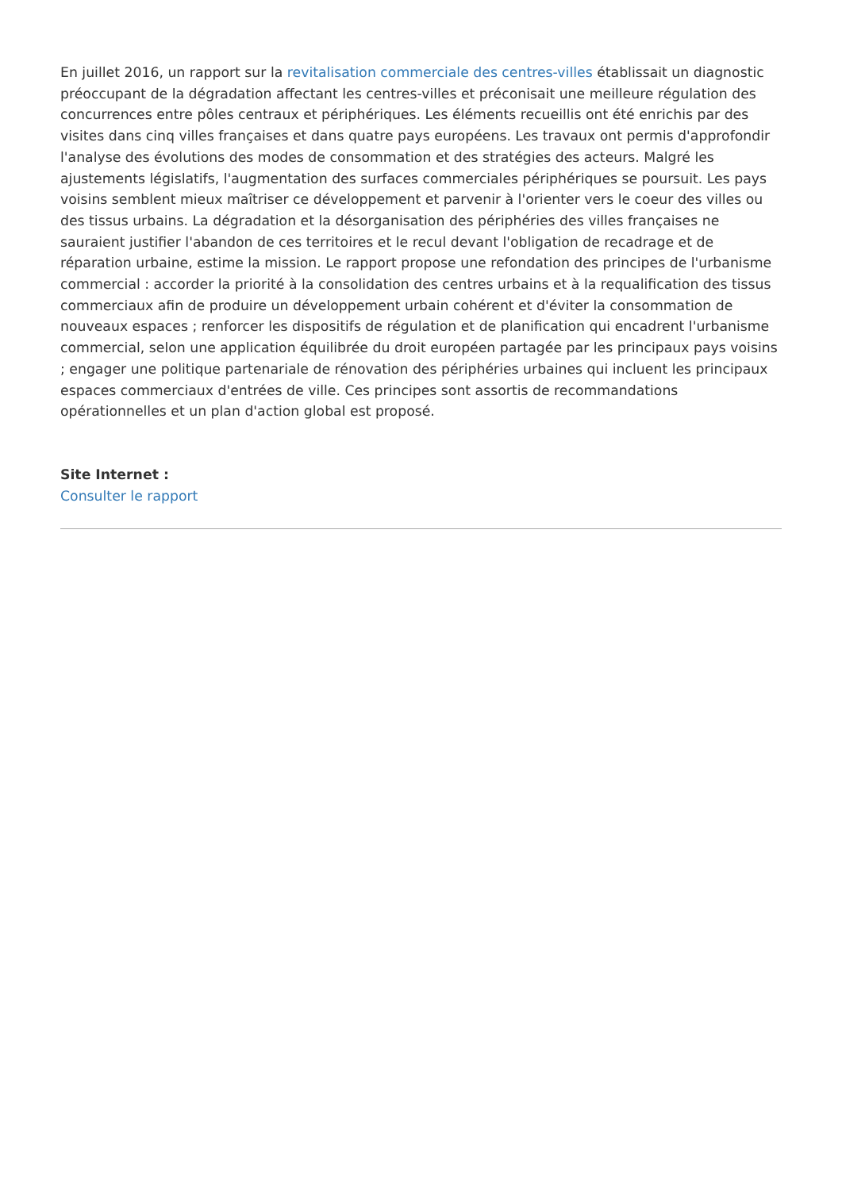En juillet 2016, un rapport sur la revitalisation commerciale des centres-villes établissait un diagnostic préoccupant de la dégradation affectant les centres-villes et préconisait une meilleure régulation des concurrences entre pôles centraux et périphériques. Les éléments recueillis ont été enrichis par des visites dans cinq villes françaises et dans quatre pays européens. Les travaux ont permis d'approfondir l'analyse des évolutions des modes de consommation et des stratégies des acteurs. Malgré les ajustements législatifs, l'augmentation des surfaces commerciales périphériques se poursuit. Les pays voisins semblent mieux maîtriser ce développement et parvenir à l'orienter vers le coeur des villes ou des tissus urbains. La dégradation et la désorganisation des périphéries des villes françaises ne sauraient justifier l'abandon de ces territoires et le recul devant l'obligation de recadrage et de réparation urbaine, estime la mission. Le rapport propose une refondation des principes de l'urbanisme commercial : accorder la priorité à la consolidation des centres urbains et à la requalification des tissus commerciaux afin de produire un développement urbain cohérent et d'éviter la consommation de nouveaux espaces ; renforcer les dispositifs de régulation et de planification qui encadrent l'urbanisme commercial, selon une application équilibrée du droit européen partagée par les principaux pays voisins ; engager une politique partenariale de rénovation des périphéries urbaines qui incluent les principaux espaces commerciaux d'entrées de ville. Ces principes sont assortis de recommandations opérationnelles et un plan d'action global est proposé.
Site Internet :
Consulter le rapport